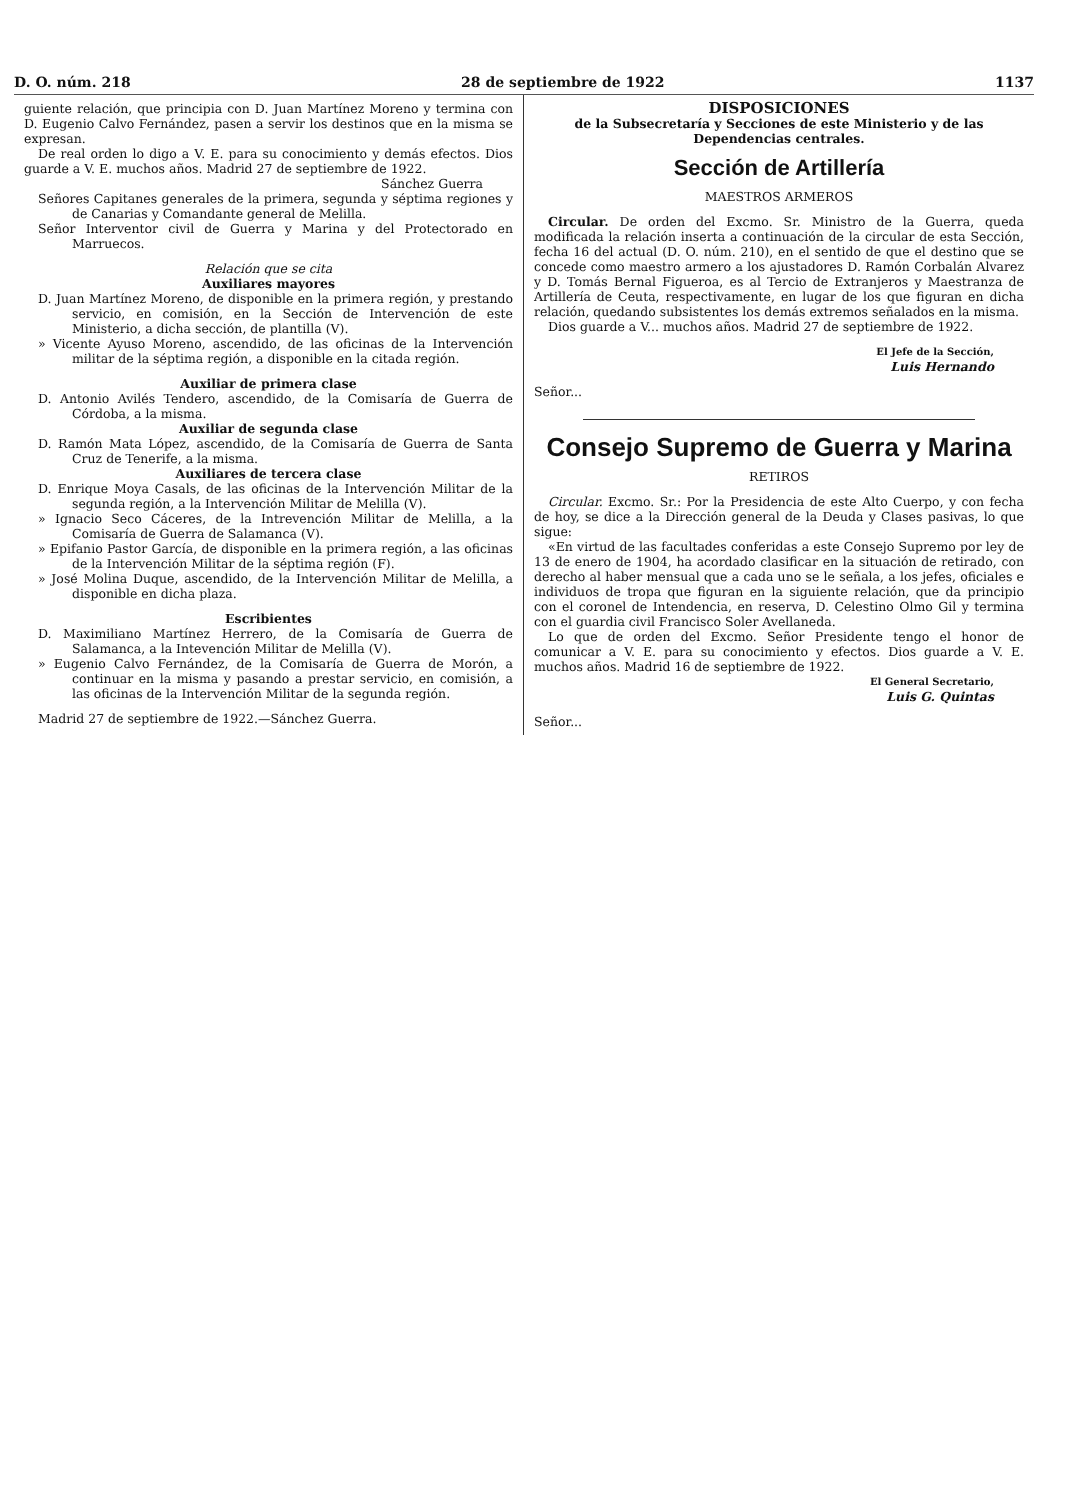D. O. núm. 218 28 de septiembre de 1922 1137
guiente relación, que principia con D. Juan Martínez Moreno y termina con D. Eugenio Calvo Fernández, pasen a servir los destinos que en la misma se expresan.
De real orden lo digo a V. E. para su conocimiento y demás efectos. Dios guarde a V. E. muchos años. Madrid 27 de septiembre de 1922.
Sánchez Guerra
Señores Capitanes generales de la primera, segunda y séptima regiones y de Canarias y Comandante general de Melilla.
Señor Interventor civil de Guerra y Marina y del Protectorado en Marruecos.
Relación que se cita
Auxiliares mayores
D. Juan Martínez Moreno, de disponible en la primera región, y prestando servicio, en comisión, en la Sección de Intervención de este Ministerio, a dicha sección, de plantilla (V).
» Vicente Ayuso Moreno, ascendido, de las oficinas de la Intervención militar de la séptima región, a disponible en la citada región.
Auxiliar de primera clase
D. Antonio Avilés Tendero, ascendido, de la Comisaría de Guerra de Córdoba, a la misma.
Auxiliar de segunda clase
D. Ramón Mata López, ascendido, de la Comisaría de Guerra de Santa Cruz de Tenerife, a la misma.
Auxiliares de tercera clase
D. Enrique Moya Casals, de las oficinas de la Intervención Militar de la segunda región, a la Intervención Militar de Melilla (V).
» Ignacio Seco Cáceres, de la Intrevención Militar de Melilla, a la Comisaría de Guerra de Salamanca (V).
» Epifanio Pastor García, de disponible en la primera región, a las oficinas de la Intervención Militar de la séptima región (F).
» José Molina Duque, ascendido, de la Intervención Militar de Melilla, a disponible en dicha plaza.
Escribientes
D. Maximiliano Martínez Herrero, de la Comisaría de Guerra de Salamanca, a la Intevención Militar de Melilla (V).
» Eugenio Calvo Fernández, de la Comisaría de Guerra de Morón, a continuar en la misma y pasando a prestar servicio, en comisión, a las oficinas de la Intervención Militar de la segunda región.
Madrid 27 de septiembre de 1922.—Sánchez Guerra.
DISPOSICIONES
de la Subsecretaría y Secciones de este Ministerio y de las Dependencias centrales.
Sección de Artillería
MAESTROS ARMEROS
Circular. De orden del Excmo. Sr. Ministro de la Guerra, queda modificada la relación inserta a continuación de la circular de esta Sección, fecha 16 del actual (D. O. núm. 210), en el sentido de que el destino que se concede como maestro armero a los ajustadores D. Ramón Corbalán Alvarez y D. Tomás Bernal Figueroa, es al Tercio de Extranjeros y Maestranza de Artillería de Ceuta, respectivamente, en lugar de los que figuran en dicha relación, quedando subsistentes los demás extremos señalados en la misma.
Dios guarde a V... muchos años. Madrid 27 de septiembre de 1922.
El Jefe de la Sección,
Luis Hernando
Señor...
Consejo Supremo de Guerra y Marina
RETIROS
Circular. Excmo. Sr.: Por la Presidencia de este Alto Cuerpo, y con fecha de hoy, se dice a la Dirección general de la Deuda y Clases pasivas, lo que sigue:
«En virtud de las facultades conferidas a este Consejo Supremo por ley de 13 de enero de 1904, ha acordado clasificar en la situación de retirado, con derecho al haber mensual que a cada uno se le señala, a los jefes, oficiales e individuos de tropa que figuran en la siguiente relación, que da principio con el coronel de Intendencia, en reserva, D. Celestino Olmo Gil y termina con el guardia civil Francisco Soler Avellaneda.
Lo que de orden del Excmo. Señor Presidente tengo el honor de comunicar a V. E. para su conocimiento y efectos. Dios guarde a V. E. muchos años. Madrid 16 de septiembre de 1922.
El General Secretario,
Luis G. Quintas
Señor...